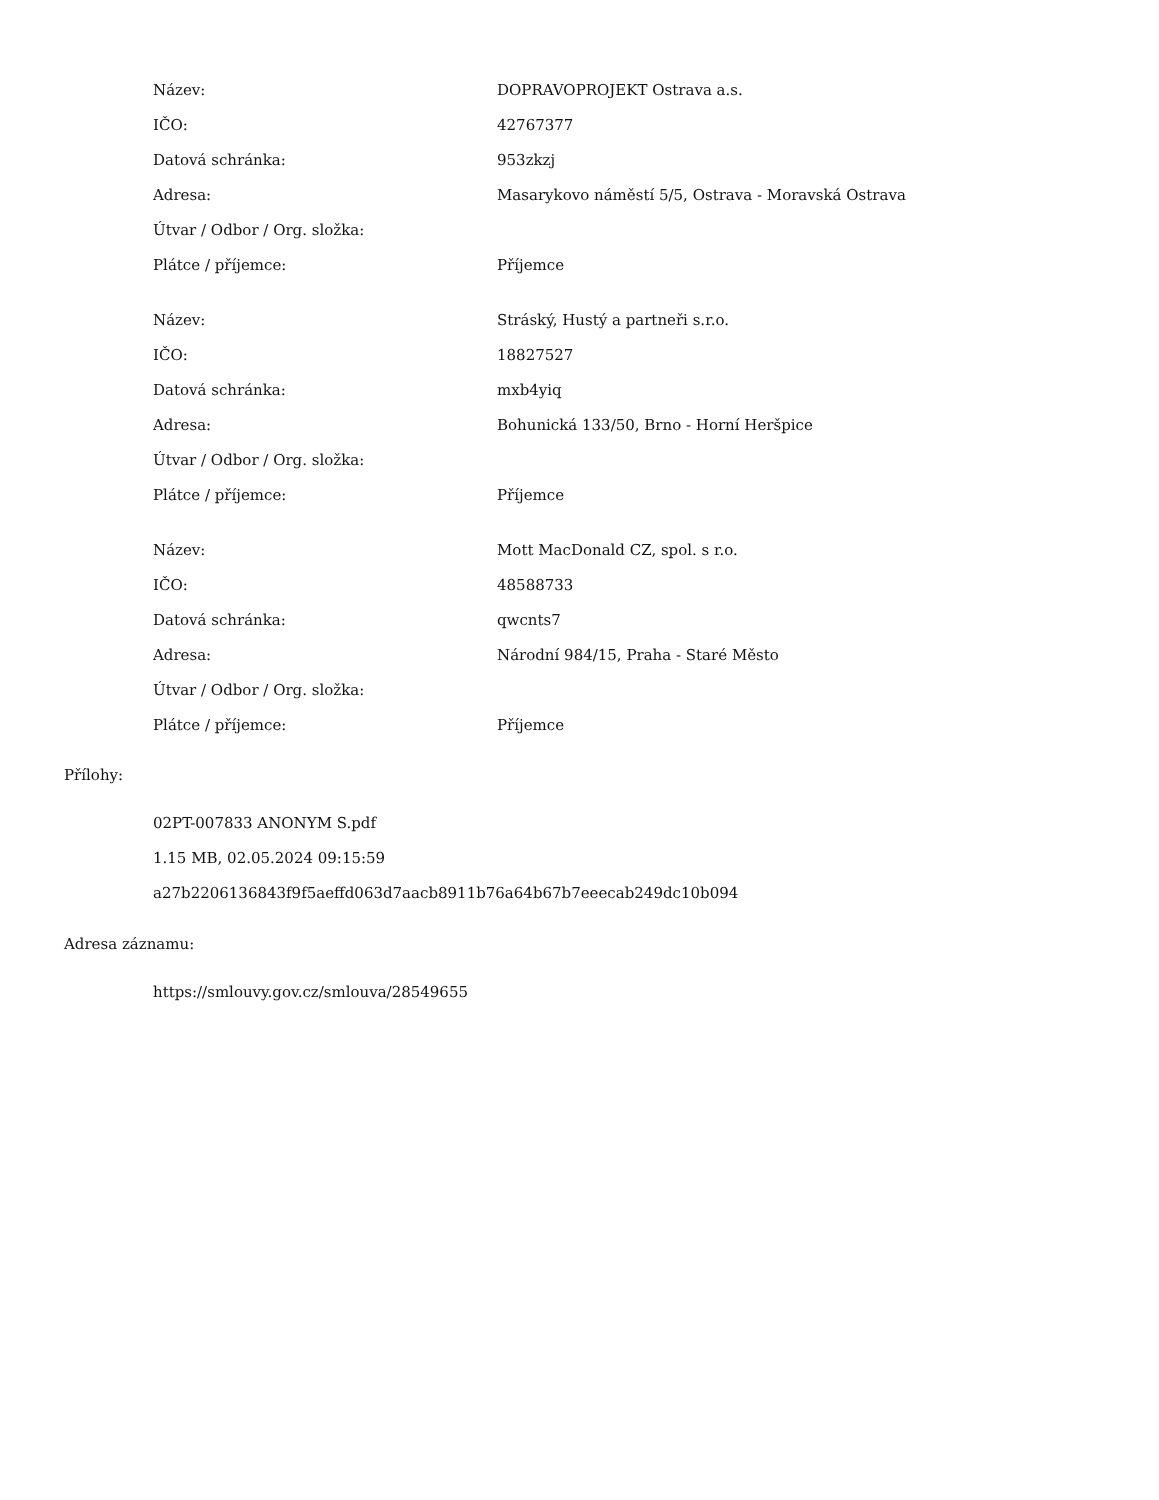| Název: | DOPRAVOPROJEKT Ostrava a.s. |
| IČO: | 42767377 |
| Datová schránka: | 953zkzj |
| Adresa: | Masarykovo náměstí 5/5, Ostrava - Moravská Ostrava |
| Útvar / Odbor / Org. složka: | |
| Plátce / příjemce: | Příjemce |
| Název: | Stráský, Hustý a partneři s.r.o. |
| IČO: | 18827527 |
| Datová schránka: | mxb4yiq |
| Adresa: | Bohunická 133/50, Brno - Horní Heršpice |
| Útvar / Odbor / Org. složka: | |
| Plátce / příjemce: | Příjemce |
| Název: | Mott MacDonald CZ, spol. s r.o. |
| IČO: | 48588733 |
| Datová schránka: | qwcnts7 |
| Adresa: | Národní 984/15, Praha - Staré Město |
| Útvar / Odbor / Org. složka: | |
| Plátce / příjemce: | Příjemce |
Přílohy:
02PT-007833 ANONYM S.pdf
1.15 MB, 02.05.2024 09:15:59
a27b2206136843f9f5aeffd063d7aacb8911b76a64b67b7eeecab249dc10b094
Adresa záznamu:
https://smlouvy.gov.cz/smlouva/28549655